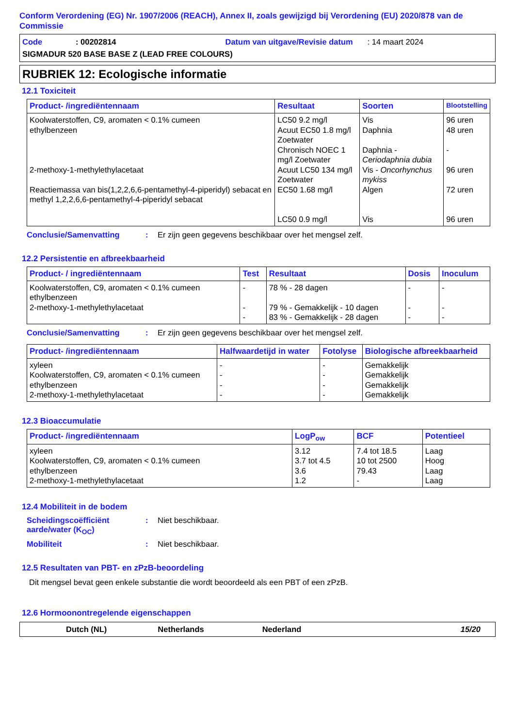Conform Verordening (EG) Nr. 1907/2006 (REACH), Annex II, zoals gewijzigd bij Verordening (EU) 2020/878 van de Commissie
Code: 00202814 Datum van uitgave/Revisie datum: 14 maart 2024
SIGMADUR 520 BASE BASE Z (LEAD FREE COLOURS)
RUBRIEK 12: Ecologische informatie
12.1 Toxiciteit
| Product- /ingrediëntennaam | Resultaat | Soorten | Blootstelling |
| --- | --- | --- | --- |
| Koolwaterstoffen, C9, aromaten < 0.1% cumeen ethylbenzeen 2-methoxy-1-methylethylacetaat Reactiemassa van bis(1,2,2,6,6-pentamethyl-4-piperidyl) sebacat en methyl 1,2,2,6,6-pentamethyl-4-piperidyl sebacat | LC50 9.2 mg/l Acuut EC50 1.8 mg/l Zoetwater Chronisch NOEC 1 mg/l Zoetwater Acuut LC50 134 mg/l Zoetwater EC50 1.68 mg/l LC50 0.9 mg/l | Vis Daphnia Daphnia - Ceriodaphnia dubia Vis - Oncorhynchus mykiss Algen Vis | 96 uren 48 uren - 96 uren 72 uren 96 uren |
Conclusie/Samenvatting: Er zijn geen gegevens beschikbaar over het mengsel zelf.
12.2 Persistentie en afbreekbaarheid
| Product- / ingrediëntennaam | Test | Resultaat | Dosis | Inoculum |
| --- | --- | --- | --- | --- |
| Koolwaterstoffen, C9, aromaten < 0.1% cumeen ethylbenzeen 2-methoxy-1-methylethylacetaat | - - - | 78 % - 28 dagen 79 % - Gemakkelijk - 10 dagen 83 % - Gemakkelijk - 28 dagen | - - - | - - - |
Conclusie/Samenvatting: Er zijn geen gegevens beschikbaar over het mengsel zelf.
| Product- /ingrediëntennaam | Halfwaardetijd in water | Fotolyse | Biologische afbreekbaarheid |
| --- | --- | --- | --- |
| xyleen Koolwaterstoffen, C9, aromaten < 0.1% cumeen ethylbenzeen 2-methoxy-1-methylethylacetaat | - - - - | - - - - | Gemakkelijk Gemakkelijk Gemakkelijk Gemakkelijk |
12.3 Bioaccumulatie
| Product- /ingrediëntennaam | LogP<sub>ow</sub> | BCF | Potentieel |
| --- | --- | --- | --- |
| xyleen Koolwaterstoffen, C9, aromaten < 0.1% cumeen ethylbenzeen 2-methoxy-1-methylethylacetaat | 3.12 3.7 tot 4.5 3.6 1.2 | 7.4 tot 18.5 10 tot 2500 79.43 - | Laag Hoog Laag Laag |
12.4 Mobiliteit in de bodem
Scheidingscoëfficiënt aarde/water (K<sub>OC</sub>): Niet beschikbaar.
Mobiliteit: Niet beschikbaar.
12.5 Resultaten van PBT- en zPzB-beoordeling
Dit mengsel bevat geen enkele substantie die wordt beoordeeld als een PBT of een zPzB.
12.6 Hormoonontregelende eigenschappen
Dutch (NL) Netherlands Nederland 15/20